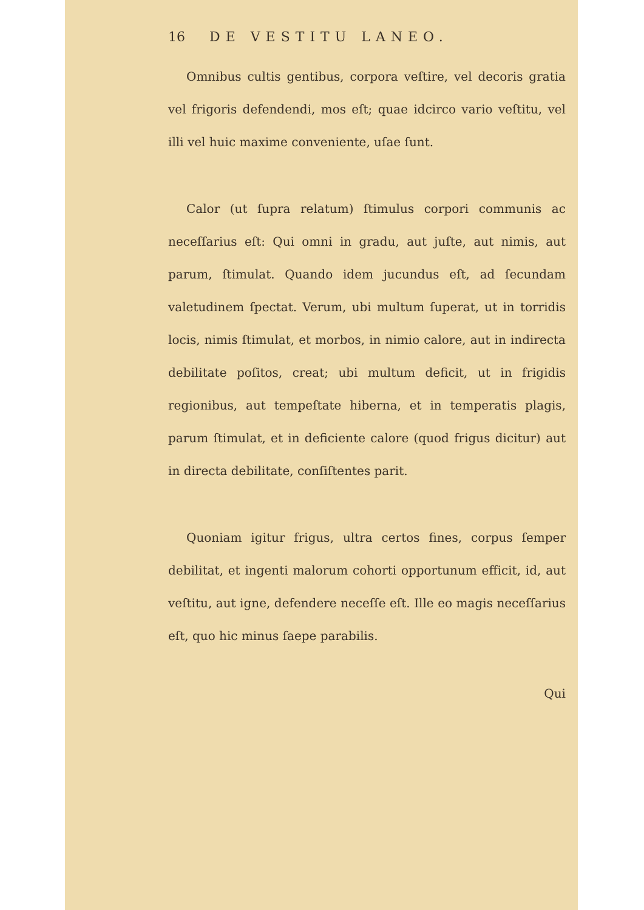16 DE VESTITU LANEO.
Omnibus cultis gentibus, corpora veſtire, vel decoris gratia vel frigoris defendendi, mos eſt; quae idcirco vario veſtitu, vel illi vel huic maxime conveniente, uſae ſunt.
Calor (ut ſupra relatum) ſtimulus corpori communis ac neceſſarius eſt: Qui omni in gradu, aut juſte, aut nimis, aut parum, ſtimulat. Quando idem jucundus eſt, ad ſecundam valetudinem ſpectat. Verum, ubi multum ſuperat, ut in torridis locis, nimis ſtimulat, et morbos, in nimio calore, aut in indirecta debilitate poſitos, creat; ubi multum deficit, ut in frigidis regionibus, aut tempeſtate hiberna, et in temperatis plagis, parum ſtimulat, et in deficiente calore (quod frigus dicitur) aut in directa debilitate, conſiſtentes parit.
Quoniam igitur frigus, ultra certos fines, corpus ſemper debilitat, et ingenti malorum cohorti opportunum efficit, id, aut veſtitu, aut igne, defendere neceſſe eſt. Ille eo magis neceſſarius eſt, quo hic minus ſaepe parabilis.
Qui